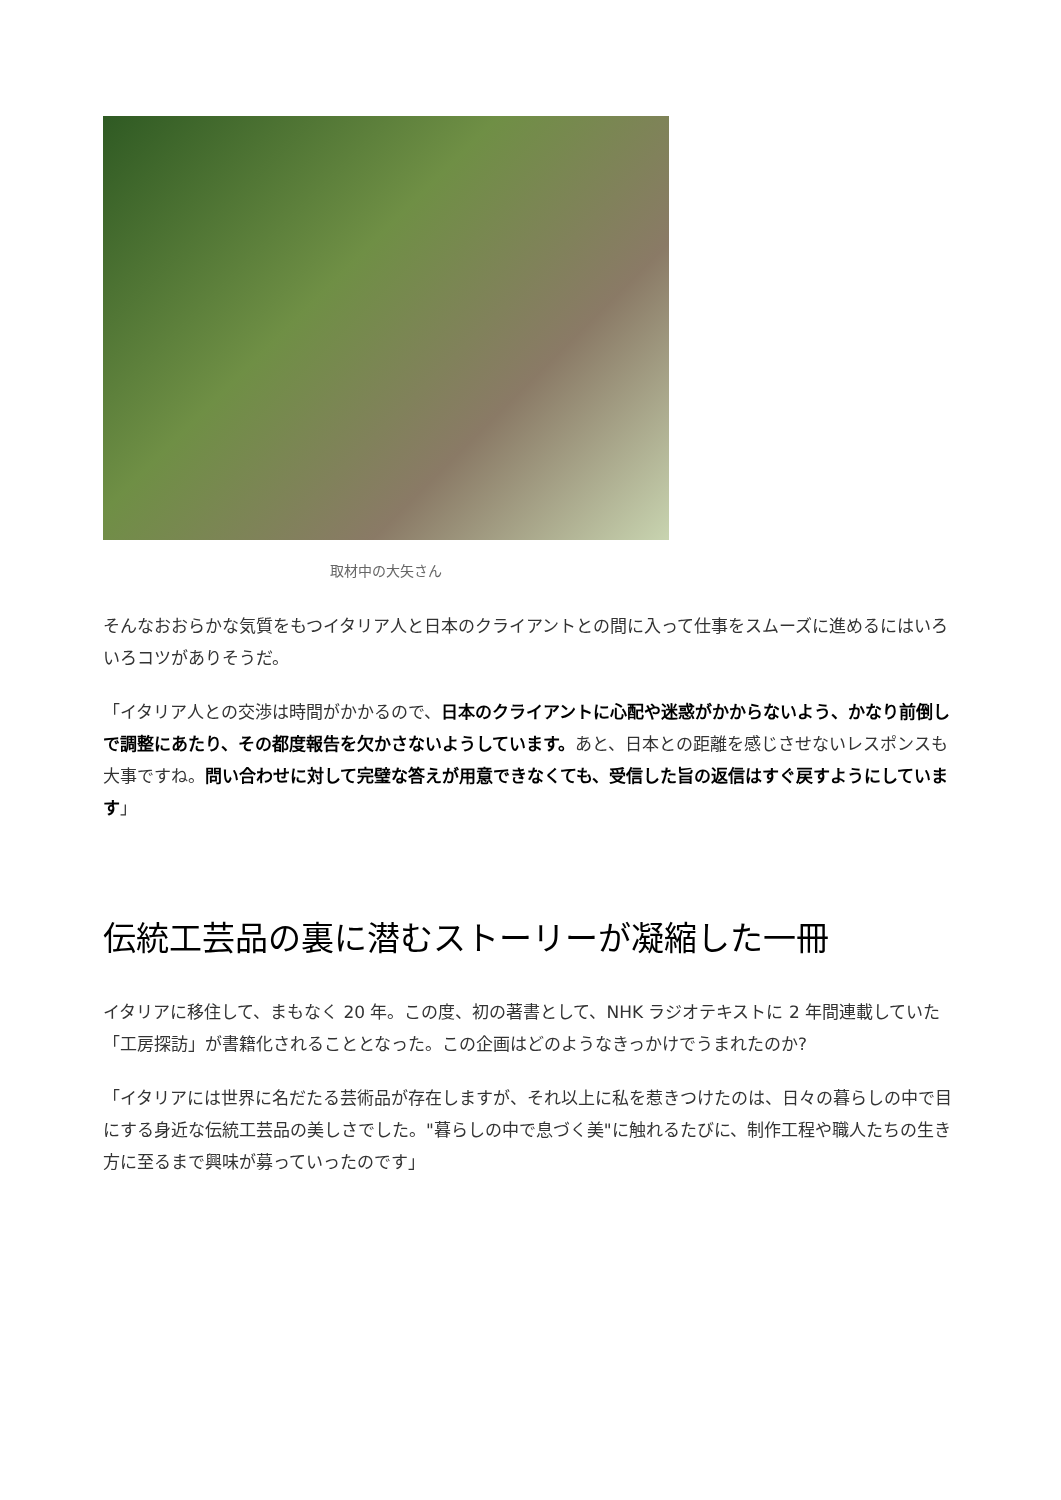取材中の大矢さん
そんなおおらかな気質をもつイタリア人と日本のクライアントとの間に入って仕事をスムーズに進めるにはいろいろコツがありそうだ。
「イタリア人との交渉は時間がかかるので、日本のクライアントに心配や迷惑がかからないよう、かなり前倒しで調整にあたり、その都度報告を欠かさないようしています。あと、日本との距離を感じさせないレスポンスも大事ですね。問い合わせに対して完璧な答えが用意できなくても、受信した旨の返信はすぐ戻すようにしています」
伝統工芸品の裏に潜むストーリーが凝縮した一冊
イタリアに移住して、まもなく 20 年。この度、初の著書として、NHK ラジオテキストに 2 年間連載していた「工房探訪」が書籍化されることとなった。この企画はどのようなきっかけでうまれたのか?
「イタリアには世界に名だたる芸術品が存在しますが、それ以上に私を惹きつけたのは、日々の暮らしの中で目にする身近な伝統工芸品の美しさでした。"暮らしの中で息づく美"に触れるたびに、制作工程や職人たちの生き方に至るまで興味が募っていったのです」